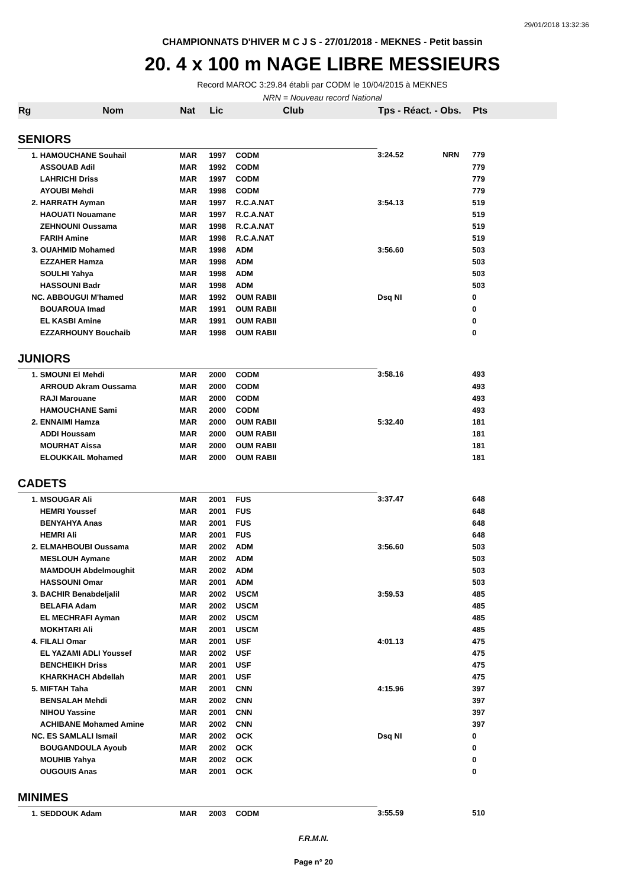29/01/2018 13:32:36
CHAMPIONNATS D'HIVER M C J S - 27/01/2018 - MEKNES - Petit bassin
20. 4 x 100 m NAGE LIBRE MESSIEURS
Record MAROC 3:29.84 établi par CODM le 10/04/2015 à MEKNES
NRN = Nouveau record National
| Rg | Nom | Nat | Lic | Club | Tps - Réact. - Obs. | | Pts | |
| --- | --- | --- | --- | --- | --- | --- | --- | --- |
| SENIORS | | | | | | | | |
| | 1. HAMOUCHANE Souhail | MAR | 1997 | CODM | 3:24.52 | NRN | 779 | |
| | ASSOUAB Adil | MAR | 1992 | CODM | | | 779 | |
| | LAHRICHI Driss | MAR | 1997 | CODM | | | 779 | |
| | AYOUBI Mehdi | MAR | 1998 | CODM | | | 779 | |
| | 2. HARRATH Ayman | MAR | 1997 | R.C.A.NAT | 3:54.13 | | 519 | |
| | HAOUATI Nouamane | MAR | 1997 | R.C.A.NAT | | | 519 | |
| | ZEHNOUNI Oussama | MAR | 1998 | R.C.A.NAT | | | 519 | |
| | FARIH Amine | MAR | 1998 | R.C.A.NAT | | | 519 | |
| | 3. OUAHMID Mohamed | MAR | 1998 | ADM | 3:56.60 | | 503 | |
| | EZZAHER Hamza | MAR | 1998 | ADM | | | 503 | |
| | SOULHI Yahya | MAR | 1998 | ADM | | | 503 | |
| | HASSOUNI Badr | MAR | 1998 | ADM | | | 503 | |
| | NC. ABBOUGUI M'hamed | MAR | 1992 | OUM RABII | Dsq NI | | 0 | |
| | BOUAROUA Imad | MAR | 1991 | OUM RABII | | | 0 | |
| | EL KASBI Amine | MAR | 1991 | OUM RABII | | | 0 | |
| | EZZARHOUNY Bouchaib | MAR | 1998 | OUM RABII | | | 0 | |
| JUNIORS | | | | | | | | |
| | 1. SMOUNI El Mehdi | MAR | 2000 | CODM | 3:58.16 | | 493 | |
| | ARROUD Akram Oussama | MAR | 2000 | CODM | | | 493 | |
| | RAJI Marouane | MAR | 2000 | CODM | | | 493 | |
| | HAMOUCHANE Sami | MAR | 2000 | CODM | | | 493 | |
| | 2. ENNAIMI Hamza | MAR | 2000 | OUM RABII | 5:32.40 | | 181 | |
| | ADDI Houssam | MAR | 2000 | OUM RABII | | | 181 | |
| | MOURHAT Aissa | MAR | 2000 | OUM RABII | | | 181 | |
| | ELOUKKAIL Mohamed | MAR | 2000 | OUM RABII | | | 181 | |
| CADETS | | | | | | | | |
| | 1. MSOUGAR Ali | MAR | 2001 | FUS | 3:37.47 | | 648 | |
| | HEMRI Youssef | MAR | 2001 | FUS | | | 648 | |
| | BENYAHYA Anas | MAR | 2001 | FUS | | | 648 | |
| | HEMRI Ali | MAR | 2001 | FUS | | | 648 | |
| | 2. ELMAHBOUBI Oussama | MAR | 2002 | ADM | 3:56.60 | | 503 | |
| | MESLOUH Aymane | MAR | 2002 | ADM | | | 503 | |
| | MAMDOUH Abdelmoughit | MAR | 2002 | ADM | | | 503 | |
| | HASSOUNI Omar | MAR | 2001 | ADM | | | 503 | |
| | 3. BACHIR Benabdeljalil | MAR | 2002 | USCM | 3:59.53 | | 485 | |
| | BELAFIA Adam | MAR | 2002 | USCM | | | 485 | |
| | EL MECHRAFI Ayman | MAR | 2002 | USCM | | | 485 | |
| | MOKHTARI Ali | MAR | 2001 | USCM | | | 485 | |
| | 4. FILALI Omar | MAR | 2001 | USF | 4:01.13 | | 475 | |
| | EL YAZAMI ADLI Youssef | MAR | 2002 | USF | | | 475 | |
| | BENCHEIKH Driss | MAR | 2001 | USF | | | 475 | |
| | KHARKHACH Abdellah | MAR | 2001 | USF | | | 475 | |
| | 5. MIFTAH Taha | MAR | 2001 | CNN | 4:15.96 | | 397 | |
| | BENSALAH Mehdi | MAR | 2002 | CNN | | | 397 | |
| | NIHOU Yassine | MAR | 2001 | CNN | | | 397 | |
| | ACHIBANE Mohamed Amine | MAR | 2002 | CNN | | | 397 | |
| | NC. ES SAMLALI Ismail | MAR | 2002 | OCK | Dsq NI | | 0 | |
| | BOUGANDOULA Ayoub | MAR | 2002 | OCK | | | 0 | |
| | MOUHIB Yahya | MAR | 2002 | OCK | | | 0 | |
| | OUGOUIS Anas | MAR | 2001 | OCK | | | 0 | |
| MINIMES | | | | | | | | |
| | 1. SEDDOUK Adam | MAR | 2003 | CODM | 3:55.59 | | 510 | |
F.R.M.N.
Page n° 20